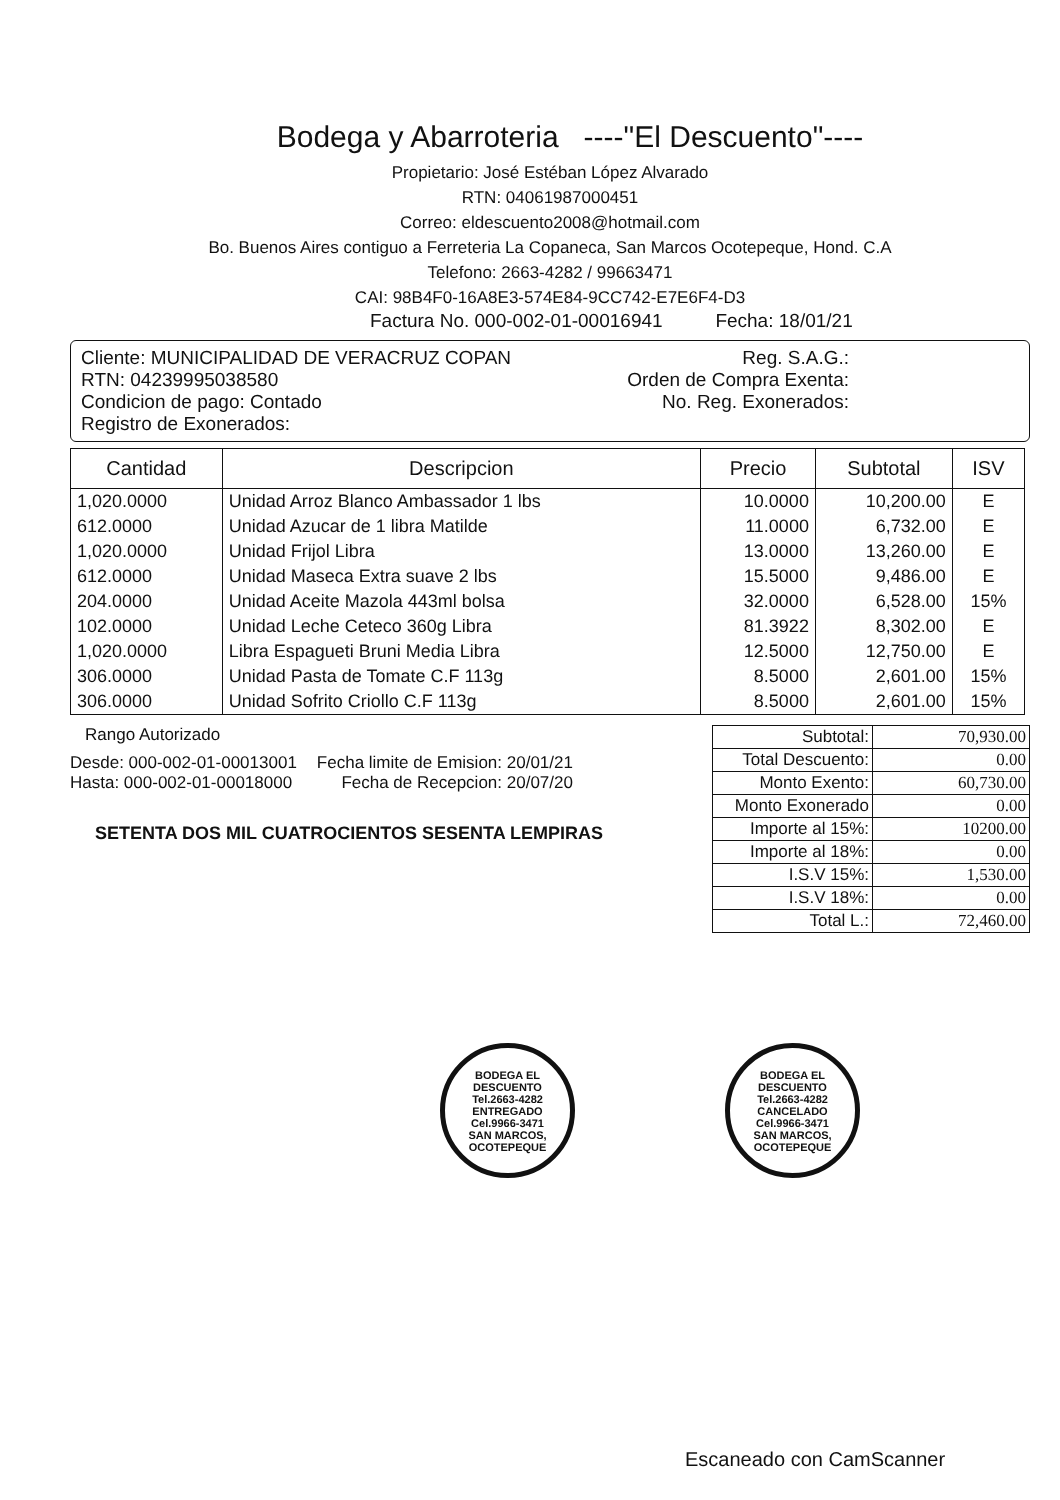Bodega y Abarroteria ----"El Descuento"----
Propietario: José Estéban López Alvarado
RTN: 04061987000451
Correo: eldescuento2008@hotmail.com
Bo. Buenos Aires contiguo a Ferreteria La Copaneca, San Marcos Ocotepeque, Hond. C.A
Telefono: 2663-4282 / 99663471
CAI: 98B4F0-16A8E3-574E84-9CC742-E7E6F4-D3
Factura No. 000-002-01-00016941 Fecha: 18/01/21
Cliente: MUNICIPALIDAD DE VERACRUZ COPAN
RTN: 04239995038580
Condicion de pago: Contado
Registro de Exonerados:
Reg. S.A.G.:
Orden de Compra Exenta:
No. Reg. Exonerados:
| Cantidad | Descripcion | Precio | Subtotal | ISV |
| --- | --- | --- | --- | --- |
| 1,020.0000 | Unidad Arroz Blanco Ambassador 1 lbs | 10.0000 | 10,200.00 | E |
| 612.0000 | Unidad Azucar de 1 libra Matilde | 11.0000 | 6,732.00 | E |
| 1,020.0000 | Unidad Frijol Libra | 13.0000 | 13,260.00 | E |
| 612.0000 | Unidad Maseca Extra suave 2 lbs | 15.5000 | 9,486.00 | E |
| 204.0000 | Unidad Aceite Mazola 443ml bolsa | 32.0000 | 6,528.00 | 15% |
| 102.0000 | Unidad Leche Ceteco 360g Libra | 81.3922 | 8,302.00 | E |
| 1,020.0000 | Libra Espagueti Bruni Media Libra | 12.5000 | 12,750.00 | E |
| 306.0000 | Unidad Pasta de Tomate C.F 113g | 8.5000 | 2,601.00 | 15% |
| 306.0000 | Unidad Sofrito Criollo C.F 113g | 8.5000 | 2,601.00 | 15% |
Rango Autorizado
Desde: 000-002-01-00013001
Hasta: 000-002-01-00018000
Fecha limite de Emision: 20/01/21
Fecha de Recepcion: 20/07/20
SETENTA DOS MIL CUATROCIENTOS SESENTA LEMPIRAS
| Subtotal: | 70,930.00 |
| Total Descuento: | 0.00 |
| Monto Exento: | 60,730.00 |
| Monto Exonerado | 0.00 |
| Importe al 15%: | 10200.00 |
| Importe al 18%: | 0.00 |
| I.S.V 15%: | 1,530.00 |
| I.S.V 18%: | 0.00 |
| Total L.: | 72,460.00 |
BODEGA EL DESCUENTO
Tel.2663-4282
ENTREGADO
Cel.9966-3471
SAN MARCOS, OCOTEPEQUE
BODEGA EL DESCUENTO
Tel.2663-4282
CANCELADO
Cel.9966-3471
SAN MARCOS, OCOTEPEQUE
Escaneado con CamScanner